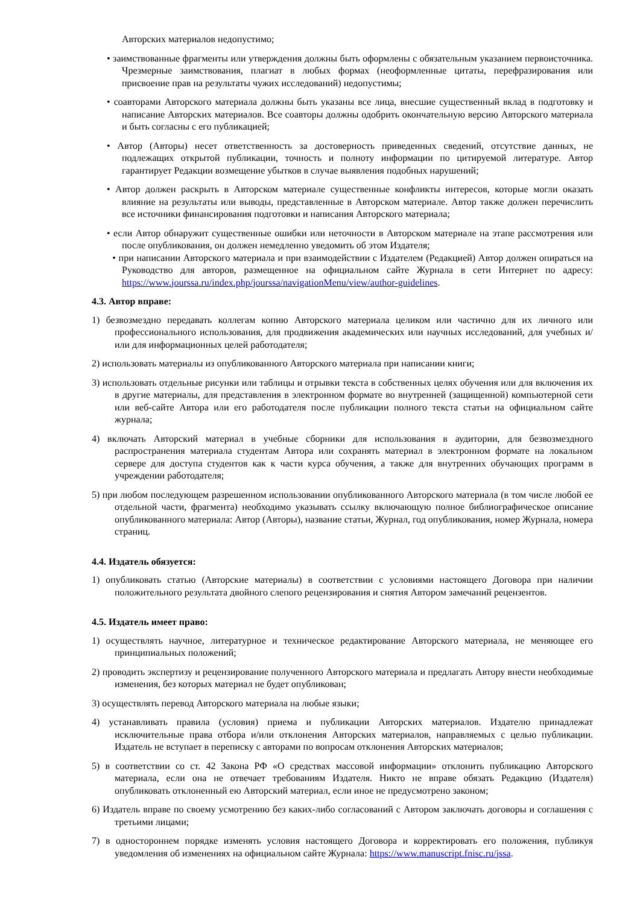Авторских материалов недопустимо;
• заимствованные фрагменты или утверждения должны быть оформлены с обязательным указанием первоисточника. Чрезмерные заимствования, плагиат в любых формах (неоформленные цитаты, перефразирования или присвоение прав на результаты чужих исследований) недопустимы;
• соавторами Авторского материала должны быть указаны все лица, внесшие существенный вклад в подготовку и написание Авторских материалов. Все соавторы должны одобрить окончательную версию Авторского материала и быть согласны с его публикацией;
• Автор (Авторы) несет ответственность за достоверность приведенных сведений, отсутствие данных, не подлежащих открытой публикации, точность и полноту информации по цитируемой литературе. Автор гарантирует Редакции возмещение убытков в случае выявления подобных нарушений;
• Автор должен раскрыть в Авторском материале существенные конфликты интересов, которые могли оказать влияние на результаты или выводы, представленные в Авторском материале. Автор также должен перечислить все источники финансирования подготовки и написания Авторского материала;
• если Автор обнаружит существенные ошибки или неточности в Авторском материале на этапе рассмотрения или после опубликования, он должен немедленно уведомить об этом Издателя;
• при написании Авторского материала и при взаимодействии с Издателем (Редакцией) Автор должен опираться на Руководство для авторов, размещенное на официальном сайте Журнала в сети Интернет по адресу: https://www.jourssa.ru/index.php/jourssa/navigationMenu/view/author-guidelines.
4.3. Автор вправе:
1) безвозмездно передавать коллегам копию Авторского материала целиком или частично для их личного или профессионального использования, для продвижения академических или научных исследований, для учебных и/или для информационных целей работодателя;
2) использовать материалы из опубликованного Авторского материала при написании книги;
3) использовать отдельные рисунки или таблицы и отрывки текста в собственных целях обучения или для включения их в другие материалы, для представления в электронном формате во внутренней (защищенной) компьютерной сети или веб-сайте Автора или его работодателя после публикации полного текста статьи на официальном сайте журнала;
4) включать Авторский материал в учебные сборники для использования в аудитории, для безвозмездного распространения материала студентам Автора или сохранять материал в электронном формате на локальном сервере для доступа студентов как к части курса обучения, а также для внутренних обучающих программ в учреждении работодателя;
5) при любом последующем разрешенном использовании опубликованного Авторского материала (в том числе любой ее отдельной части, фрагмента) необходимо указывать ссылку включающую полное библиографическое описание опубликованного материала: Автор (Авторы), название статьи, Журнал, год опубликования, номер Журнала, номера страниц.
4.4. Издатель обязуется:
1) опубликовать статью (Авторские материалы) в соответствии с условиями настоящего Договора при наличии положительного результата двойного слепого рецензирования и снятия Автором замечаний рецензентов.
4.5. Издатель имеет право:
1) осуществлять научное, литературное и техническое редактирование Авторского материала, не меняющее его принципиальных положений;
2) проводить экспертизу и рецензирование полученного Авторского материала и предлагать Автору внести необходимые изменения, без которых материал не будет опубликован;
3) осуществлять перевод Авторского материала на любые языки;
4) устанавливать правила (условия) приема и публикации Авторских материалов. Издателю принадлежат исключительные права отбора и/или отклонения Авторских материалов, направляемых с целью публикации. Издатель не вступает в переписку с авторами по вопросам отклонения Авторских материалов;
5) в соответствии со ст. 42 Закона РФ «О средствах массовой информации» отклонить публикацию Авторского материала, если она не отвечает требованиям Издателя. Никто не вправе обязать Редакцию (Издателя) опубликовать отклоненный ею Авторский материал, если иное не предусмотрено законом;
6) Издатель вправе по своему усмотрению без каких-либо согласований с Автором заключать договоры и соглашения с третьими лицами;
7) в одностороннем порядке изменять условия настоящего Договора и корректировать его положения, публикуя уведомления об изменениях на официальном сайте Журнала: https://www.manuscript.fnisc.ru/jssa.